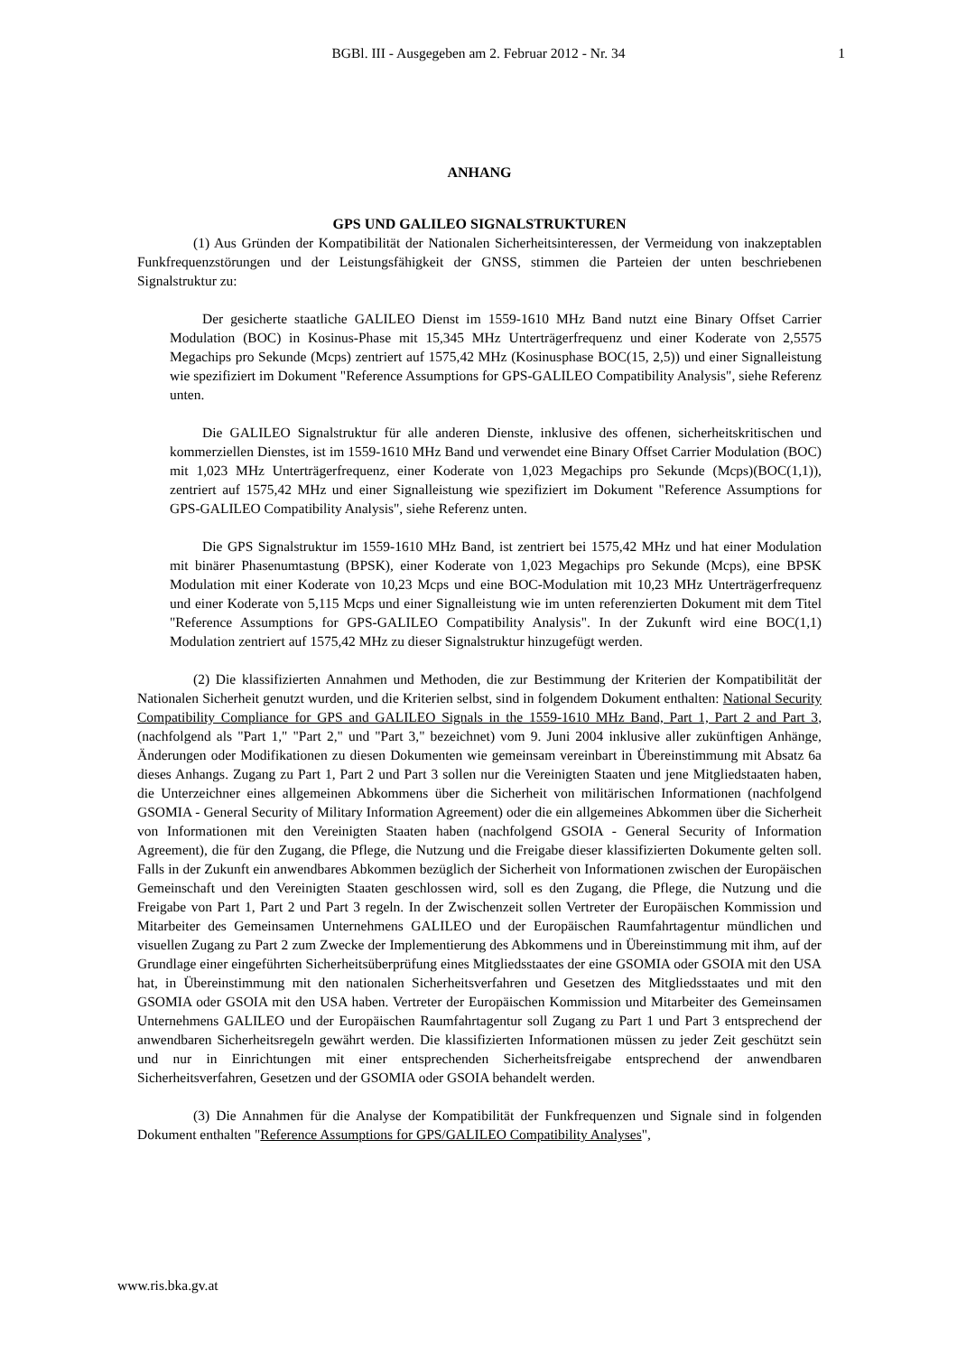BGBl. III - Ausgegeben am 2. Februar 2012 - Nr. 34
1
ANHANG
GPS UND GALILEO SIGNALSTRUKTUREN
(1) Aus Gründen der Kompatibilität der Nationalen Sicherheitsinteressen, der Vermeidung von inakzeptablen Funkfrequenzstörungen und der Leistungsfähigkeit der GNSS, stimmen die Parteien der unten beschriebenen Signalstruktur zu:
Der gesicherte staatliche GALILEO Dienst im 1559-1610 MHz Band nutzt eine Binary Offset Carrier Modulation (BOC) in Kosinus-Phase mit 15,345 MHz Unterträgerfrequenz und einer Koderate von 2,5575 Megachips pro Sekunde (Mcps) zentriert auf 1575,42 MHz (Kosinusphase BOC(15, 2,5)) und einer Signalleistung wie spezifiziert im Dokument "Reference Assumptions for GPS-GALILEO Compatibility Analysis", siehe Referenz unten.
Die GALILEO Signalstruktur für alle anderen Dienste, inklusive des offenen, sicherheitskritischen und kommerziellen Dienstes, ist im 1559-1610 MHz Band und verwendet eine Binary Offset Carrier Modulation (BOC) mit 1,023 MHz Unterträgerfrequenz, einer Koderate von 1,023 Megachips pro Sekunde (Mcps)(BOC(1,1)), zentriert auf 1575,42 MHz und einer Signalleistung wie spezifiziert im Dokument "Reference Assumptions for GPS-GALILEO Compatibility Analysis", siehe Referenz unten.
Die GPS Signalstruktur im 1559-1610 MHz Band, ist zentriert bei 1575,42 MHz und hat einer Modulation mit binärer Phasenumtastung (BPSK), einer Koderate von 1,023 Megachips pro Sekunde (Mcps), eine BPSK Modulation mit einer Koderate von 10,23 Mcps und eine BOC-Modulation mit 10,23 MHz Unterträgerfrequenz und einer Koderate von 5,115 Mcps und einer Signalleistung wie im unten referenzierten Dokument mit dem Titel "Reference Assumptions for GPS-GALILEO Compatibility Analysis". In der Zukunft wird eine BOC(1,1) Modulation zentriert auf 1575,42 MHz zu dieser Signalstruktur hinzugefügt werden.
(2) Die klassifizierten Annahmen und Methoden, die zur Bestimmung der Kriterien der Kompatibilität der Nationalen Sicherheit genutzt wurden, und die Kriterien selbst, sind in folgendem Dokument enthalten: National Security Compatibility Compliance for GPS and GALILEO Signals in the 1559-1610 MHz Band, Part 1, Part 2 and Part 3, (nachfolgend als "Part 1," "Part 2," und "Part 3," bezeichnet) vom 9. Juni 2004 inklusive aller zukünftigen Anhänge, Änderungen oder Modifikationen zu diesen Dokumenten wie gemeinsam vereinbart in Übereinstimmung mit Absatz 6a dieses Anhangs. Zugang zu Part 1, Part 2 und Part 3 sollen nur die Vereinigten Staaten und jene Mitgliedstaaten haben, die Unterzeichner eines allgemeinen Abkommens über die Sicherheit von militärischen Informationen (nachfolgend GSOMIA - General Security of Military Information Agreement) oder die ein allgemeines Abkommen über die Sicherheit von Informationen mit den Vereinigten Staaten haben (nachfolgend GSOIA - General Security of Information Agreement), die für den Zugang, die Pflege, die Nutzung und die Freigabe dieser klassifizierten Dokumente gelten soll. Falls in der Zukunft ein anwendbares Abkommen bezüglich der Sicherheit von Informationen zwischen der Europäischen Gemeinschaft und den Vereinigten Staaten geschlossen wird, soll es den Zugang, die Pflege, die Nutzung und die Freigabe von Part 1, Part 2 und Part 3 regeln. In der Zwischenzeit sollen Vertreter der Europäischen Kommission und Mitarbeiter des Gemeinsamen Unternehmens GALILEO und der Europäischen Raumfahrtagentur mündlichen und visuellen Zugang zu Part 2 zum Zwecke der Implementierung des Abkommens und in Übereinstimmung mit ihm, auf der Grundlage einer eingeführten Sicherheitsüberprüfung eines Mitgliedsstaates der eine GSOMIA oder GSOIA mit den USA hat, in Übereinstimmung mit den nationalen Sicherheitsverfahren und Gesetzen des Mitgliedsstaates und mit den GSOMIA oder GSOIA mit den USA haben. Vertreter der Europäischen Kommission und Mitarbeiter des Gemeinsamen Unternehmens GALILEO und der Europäischen Raumfahrtagentur soll Zugang zu Part 1 und Part 3 entsprechend der anwendbaren Sicherheitsregeln gewährt werden. Die klassifizierten Informationen müssen zu jeder Zeit geschützt sein und nur in Einrichtungen mit einer entsprechenden Sicherheitsfreigabe entsprechend der anwendbaren Sicherheitsverfahren, Gesetzen und der GSOMIA oder GSOIA behandelt werden.
(3) Die Annahmen für die Analyse der Kompatibilität der Funkfrequenzen und Signale sind in folgenden Dokument enthalten "Reference Assumptions for GPS/GALILEO Compatibility Analyses",
www.ris.bka.gv.at